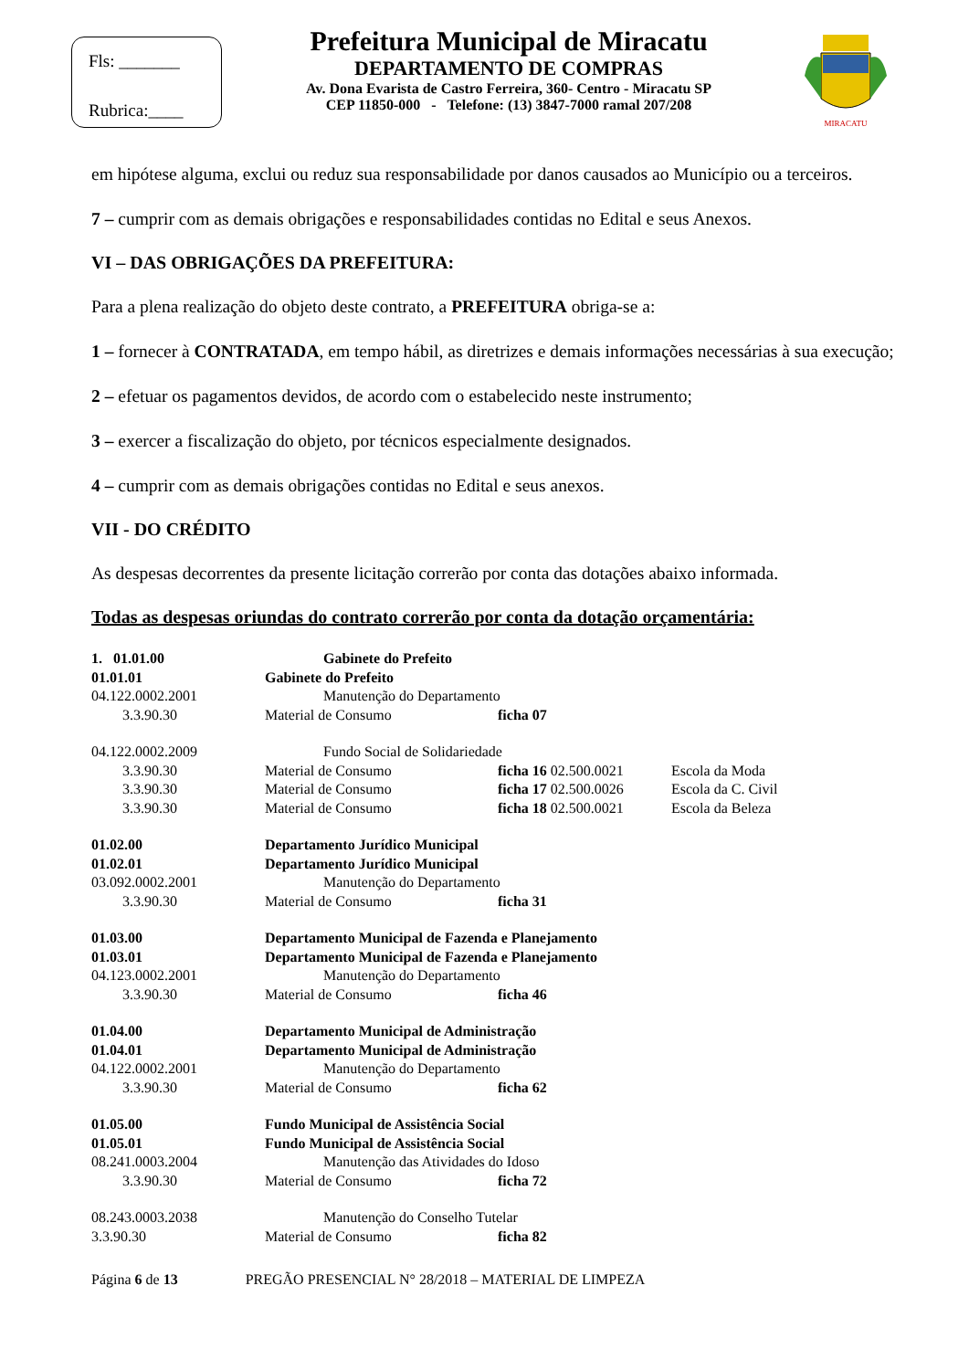Fls: _______
Rubrica:____
Prefeitura Municipal de Miracatu
DEPARTAMENTO DE COMPRAS
Av. Dona Evarista de Castro Ferreira, 360- Centro - Miracatu SP
CEP 11850-000 - Telefone: (13) 3847-7000 ramal 207/208
MIRACATU
em hipótese alguma, exclui ou reduz sua responsabilidade por danos causados ao Município ou a terceiros.
7 – cumprir com as demais obrigações e responsabilidades contidas no Edital e seus Anexos.
VI – DAS OBRIGAÇÕES DA PREFEITURA:
Para a plena realização do objeto deste contrato, a PREFEITURA obriga-se a:
1 – fornecer à CONTRATADA, em tempo hábil, as diretrizes e demais informações necessárias à sua execução;
2 – efetuar os pagamentos devidos, de acordo com o estabelecido neste instrumento;
3 – exercer a fiscalização do objeto, por técnicos especialmente designados.
4 – cumprir com as demais obrigações contidas no Edital e seus anexos.
VII - DO CRÉDITO
As despesas decorrentes da presente licitação correrão por conta das dotações abaixo informada.
Todas as despesas oriundas do contrato correrão por conta da dotação orçamentária:
| 1. 01.01.00 | Gabinete do Prefeito | | |
| 01.01.01 | Gabinete do Prefeito | | |
| 04.122.0002.2001 | Manutenção do Departamento | | |
| 3.3.90.30 | Material de Consumo | ficha 07 | |
| 04.122.0002.2009 | Fundo Social de Solidariedade | | |
| 3.3.90.30 | Material de Consumo | ficha 16 02.500.0021 | Escola da Moda |
| 3.3.90.30 | Material de Consumo | ficha 17 02.500.0026 | Escola da C. Civil |
| 3.3.90.30 | Material de Consumo | ficha 18 02.500.0021 | Escola da Beleza |
| 01.02.00 | Departamento Jurídico Municipal | | |
| 01.02.01 | Departamento Jurídico Municipal | | |
| 03.092.0002.2001 | Manutenção do Departamento | | |
| 3.3.90.30 | Material de Consumo | ficha 31 | |
| 01.03.00 | Departamento Municipal de Fazenda e Planejamento | | |
| 01.03.01 | Departamento Municipal de Fazenda e Planejamento | | |
| 04.123.0002.2001 | Manutenção do Departamento | | |
| 3.3.90.30 | Material de Consumo | ficha 46 | |
| 01.04.00 | Departamento Municipal de Administração | | |
| 01.04.01 | Departamento Municipal de Administração | | |
| 04.122.0002.2001 | Manutenção do Departamento | | |
| 3.3.90.30 | Material de Consumo | ficha 62 | |
| 01.05.00 | Fundo Municipal de Assistência Social | | |
| 01.05.01 | Fundo Municipal de Assistência Social | | |
| 08.241.0003.2004 | Manutenção das Atividades do Idoso | | |
| 3.3.90.30 | Material de Consumo | ficha 72 | |
| 08.243.0003.2038 | Manutenção do Conselho Tutelar | | |
| 3.3.90.30 | Material de Consumo | ficha 82 | |
Página 6 de 13 PREGÃO PRESENCIAL N° 28/2018 – MATERIAL DE LIMPEZA